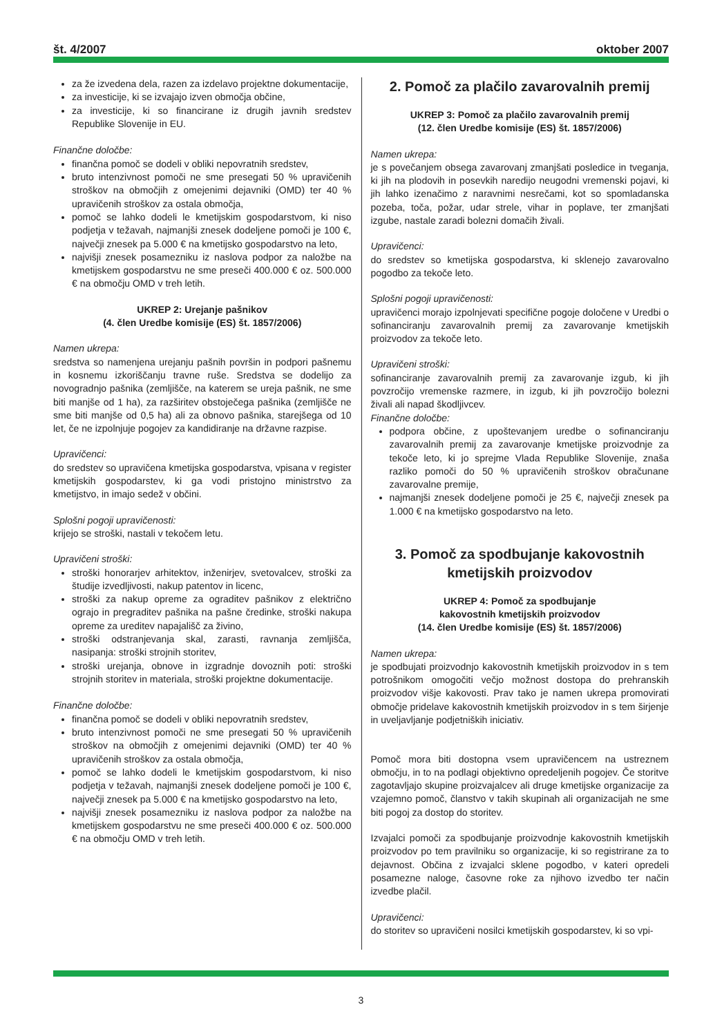št. 4/2007 oktober 2007
za že izvedena dela, razen za izdelavo projektne dokumentacije,
za investicije, ki se izvajajo izven območja občine,
za investicije, ki so financirane iz drugih javnih sredstev Republike Slovenije in EU.
Finančne določbe:
finančna pomoč se dodeli v obliki nepovratnih sredstev,
bruto intenzivnost pomoči ne sme presegati 50 % upravičenih stroškov na območjih z omejenimi dejavniki (OMD) ter 40 % upravičenih stroškov za ostala območja,
pomoč se lahko dodeli le kmetijskim gospodarstvom, ki niso podjetja v težavah, najmanjši znesek dodeljene pomoči je 100 €, največji znesek pa 5.000 € na kmetijsko gospodarstvo na leto,
najvišji znesek posamezniku iz naslova podpor za naložbe na kmetijskem gospodarstvu ne sme preseči 400.000 € oz. 500.000 € na območju OMD v treh letih.
UKREP 2: Urejanje pašnikov
(4. člen Uredbe komisije (ES) št. 1857/2006)
Namen ukrepa:
sredstva so namenjena urejanju pašnih površin in podpori pašnemu in kosnemu izkoriščanju travne ruše. Sredstva se dodelijo za novogradnjo pašnika (zemljišče, na katerem se ureja pašnik, ne sme biti manjše od 1 ha), za razširitev obstoječega pašnika (zemljišče ne sme biti manjše od 0,5 ha) ali za obnovo pašnika, starejšega od 10 let, če ne izpolnjuje pogojev za kandidiranje na državne razpise.
Upravičenci:
do sredstev so upravičena kmetijska gospodarstva, vpisana v register kmetijskih gospodarstev, ki ga vodi pristojno ministrstvo za kmetijstvo, in imajo sedež v občini.
Splošni pogoji upravičenosti:
krijejo se stroški, nastali v tekočem letu.
Upravičeni stroški:
stroški honorarjev arhitektov, inženirjev, svetovalcev, stroški za študije izvedljivosti, nakup patentov in licenc,
stroški za nakup opreme za ograditev pašnikov z električno ograjo in pregraditev pašnika na pašne čredinke, stroški nakupa opreme za ureditev napajališč za živino,
stroški odstranjevanja skal, zarasti, ravnanja zemljišča, nasipanja: stroški strojnih storitev,
stroški urejanja, obnove in izgradnje dovoznih poti: stroški strojnih storitev in materiala, stroški projektne dokumentacije.
Finančne določbe:
finančna pomoč se dodeli v obliki nepovratnih sredstev,
bruto intenzivnost pomoči ne sme presegati 50 % upravičenih stroškov na območjih z omejenimi dejavniki (OMD) ter 40 % upravičenih stroškov za ostala območja,
pomoč se lahko dodeli le kmetijskim gospodarstvom, ki niso podjetja v težavah, najmanjši znesek dodeljene pomoči je 100 €, največji znesek pa 5.000 € na kmetijsko gospodarstvo na leto,
najvišji znesek posamezniku iz naslova podpor za naložbe na kmetijskem gospodarstvu ne sme preseči 400.000 € oz. 500.000 € na območju OMD v treh letih.
2. Pomoč za plačilo zavarovalnih premij
UKREP 3: Pomoč za plačilo zavarovalnih premij
(12. člen Uredbe komisije (ES) št. 1857/2006)
Namen ukrepa:
je s povečanjem obsega zavarovanj zmanjšati posledice in tveganja, ki jih na plodovih in posevkih naredijo neugodni vremenski pojavi, ki jih lahko izenačimo z naravnimi nesrečami, kot so spomladanska pozeba, toča, požar, udar strele, vihar in poplave, ter zmanjšati izgube, nastale zaradi bolezni domačih živali.
Upravičenci:
do sredstev so kmetijska gospodarstva, ki sklenejo zavarovalno pogodbo za tekoče leto.
Splošni pogoji upravičenosti:
upravičenci morajo izpolnjevati specifične pogoje določene v Uredbi o sofinanciranju zavarovalnih premij za zavarovanje kmetijskih proizvodov za tekoče leto.
Upravičeni stroški:
sofinanciranje zavarovalnih premij za zavarovanje izgub, ki jih povzročijo vremenske razmere, in izgub, ki jih povzročijo bolezni živali ali napad škodljivcev.
Finančne določbe:
podpora občine, z upoštevanjem uredbe o sofinanciranju zavarovalnih premij za zavarovanje kmetijske proizvodnje za tekoče leto, ki jo sprejme Vlada Republike Slovenije, znaša razliko pomoči do 50 % upravičenih stroškov obračunane zavarovalne premije,
najmanjši znesek dodeljene pomoči je 25 €, največji znesek pa 1.000 € na kmetijsko gospodarstvo na leto.
3. Pomoč za spodbujanje kakovostnih kmetijskih proizvodov
UKREP 4: Pomoč za spodbujanje
kakovostnih kmetijskih proizvodov
(14. člen Uredbe komisije (ES) št. 1857/2006)
Namen ukrepa:
je spodbujati proizvodnjo kakovostnih kmetijskih proizvodov in s tem potrošnikom omogočiti večjo možnost dostopa do prehranskih proizvodov višje kakovosti. Prav tako je namen ukrepa promovirati območje pridelave kakovostnih kmetijskih proizvodov in s tem širjenje in uveljavljanje podjetniških iniciativ.
Pomoč mora biti dostopna vsem upravičencem na ustreznem območju, in to na podlagi objektivno opredeljenih pogojev. Če storitve zagotavljajo skupine proizvajalcev ali druge kmetijske organizacije za vzajemno pomoč, članstvo v takih skupinah ali organizacijah ne sme biti pogoj za dostop do storitev.
Izvajalci pomoči za spodbujanje proizvodnje kakovostnih kmetijskih proizvodov po tem pravilniku so organizacije, ki so registrirane za to dejavnost. Občina z izvajalci sklene pogodbo, v kateri opredeli posamezne naloge, časovne roke za njihovo izvedbo ter način izvedbe plačil.
Upravičenci:
do storitev so upravičeni nosilci kmetijskih gospodarstev, ki so vpi-
3